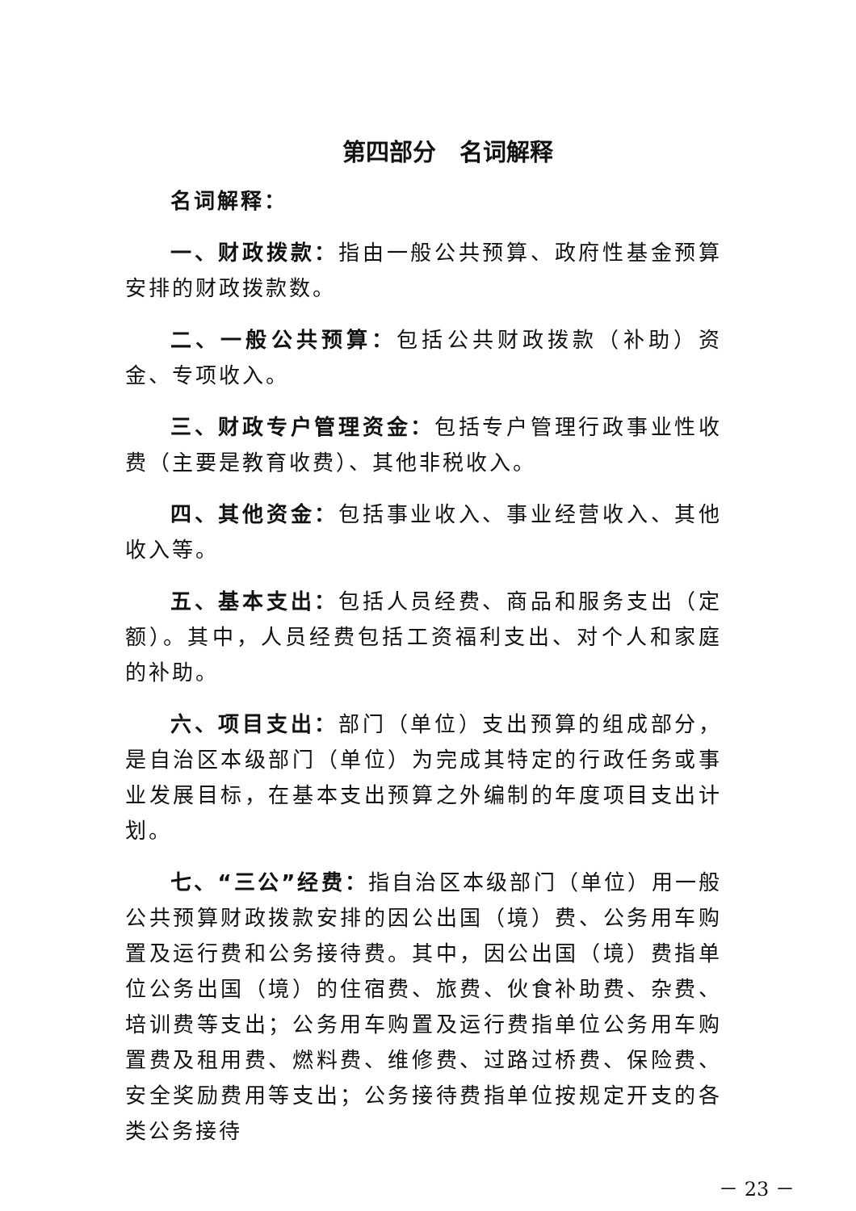第四部分　名词解释
名词解释：
一、财政拨款：指由一般公共预算、政府性基金预算安排的财政拨款数。
二、一般公共预算：包括公共财政拨款（补助）资金、专项收入。
三、财政专户管理资金：包括专户管理行政事业性收费（主要是教育收费）、其他非税收入。
四、其他资金：包括事业收入、事业经营收入、其他收入等。
五、基本支出：包括人员经费、商品和服务支出（定额）。其中，人员经费包括工资福利支出、对个人和家庭的补助。
六、项目支出：部门（单位）支出预算的组成部分，是自治区本级部门（单位）为完成其特定的行政任务或事业发展目标，在基本支出预算之外编制的年度项目支出计划。
七、“三公”经费：指自治区本级部门（单位）用一般公共预算财政拨款安排的因公出国（境）费、公务用车购置及运行费和公务接待费。其中，因公出国（境）费指单位公务出国（境）的住宿费、旅费、伙食补助费、杂费、培训费等支出；公务用车购置及运行费指单位公务用车购置费及租用费、燃料费、维修费、过路过桥费、保险费、安全奖励费用等支出；公务接待费指单位按规定开支的各类公务接待
－ 23 －